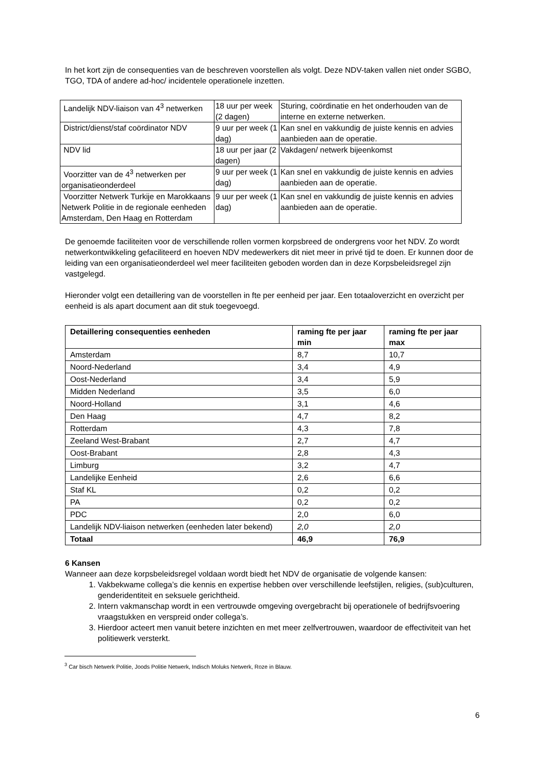In het kort zijn de consequenties van de beschreven voorstellen als volgt. Deze NDV-taken vallen niet onder SGBO, TGO, TDA of andere ad-hoc/ incidentele operationele inzetten.
| Landelijk NDV-liaison van 4<sup>3</sup> netwerken | 18 uur per week (2 dagen) | Sturing, coördinatie en het onderhouden van de interne en externe netwerken. |
| District/dienst/staf coördinator NDV | 9 uur per week (1 dag) | Kan snel en vakkundig de juiste kennis en advies aanbieden aan de operatie. |
| NDV lid | 18 uur per jaar (2 dagen) | Vakdagen/ netwerk bijeenkomst |
| Voorzitter van de 4<sup>3</sup> netwerken per organisatieonderdeel | 9 uur per week (1 dag) | Kan snel en vakkundig de juiste kennis en advies aanbieden aan de operatie. |
| Voorzitter Netwerk Turkije en Marokkaans Netwerk Politie in de regionale eenheden Amsterdam, Den Haag en Rotterdam | 9 uur per week (1 dag) | Kan snel en vakkundig de juiste kennis en advies aanbieden aan de operatie. |
De genoemde faciliteiten voor de verschillende rollen vormen korpsbreed de ondergrens voor het NDV. Zo wordt netwerkontwikkeling gefaciliteerd en hoeven NDV medewerkers dit niet meer in privé tijd te doen. Er kunnen door de leiding van een organisatieonderdeel wel meer faciliteiten geboden worden dan in deze Korpsbeleidsregel zijn vastgelegd.
Hieronder volgt een detaillering van de voorstellen in fte per eenheid per jaar. Een totaaloverzicht en overzicht per eenheid is als apart document aan dit stuk toegevoegd.
| Detaillering consequenties eenheden | raming fte per jaar min | raming fte per jaar max |
| --- | --- | --- |
| Amsterdam | 8,7 | 10,7 |
| Noord-Nederland | 3,4 | 4,9 |
| Oost-Nederland | 3,4 | 5,9 |
| Midden Nederland | 3,5 | 6,0 |
| Noord-Holland | 3,1 | 4,6 |
| Den Haag | 4,7 | 8,2 |
| Rotterdam | 4,3 | 7,8 |
| Zeeland West-Brabant | 2,7 | 4,7 |
| Oost-Brabant | 2,8 | 4,3 |
| Limburg | 3,2 | 4,7 |
| Landelijke Eenheid | 2,6 | 6,6 |
| Staf KL | 0,2 | 0,2 |
| PA | 0,2 | 0,2 |
| PDC | 2,0 | 6,0 |
| Landelijk NDV-liaison netwerken (eenheden later bekend) | 2,0 | 2,0 |
| Totaal | 46,9 | 76,9 |
6 Kansen
Wanneer aan deze korpsbeleidsregel voldaan wordt biedt het NDV de organisatie de volgende kansen:
1. Vakbekwame collega’s die kennis en expertise hebben over verschillende leefstijlen, religies, (sub)culturen, genderidentiteit en seksuele gerichtheid.
2. Intern vakmanschap wordt in een vertrouwde omgeving overgebracht bij operationele of bedrijfsvoering vraagstukken en verspreid onder collega’s.
3. Hierdoor acteert men vanuit betere inzichten en met meer zelfvertrouwen, waardoor de effectiviteit van het politiewerk versterkt.
<sup>3</sup> Car bisch Netwerk Politie, Joods Politie Netwerk, Indisch Moluks Netwerk, Roze in Blauw.
6